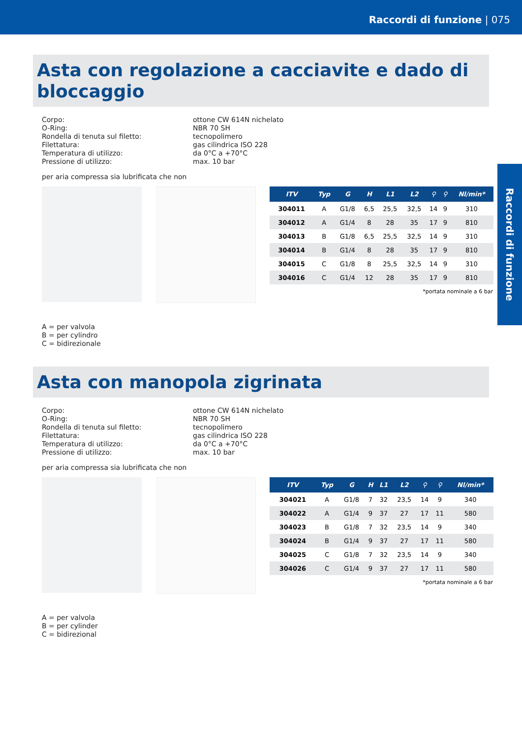Raccordi di funzione | 075
Raccordi di funzione
Asta con regolazione a cacciavite e dado di bloccaggio
Corpo: ottone CW 614N nichelato O-Ring: NBR 70 SH Rondella di tenuta sul filetto: tecnopolimero Filettatura: gas cilindrica ISO 228 Temperatura di utilizzo: da 0°C a +70°C Pressione di utilizzo: max. 10 bar
per aria compressa sia lubrificata che non
| ITV | Typ | G | H | L1 | L2 | ⚲ | ⚲ | Nl/min* |
| --- | --- | --- | --- | --- | --- | --- | --- | --- |
| 304011 | A | G1/8 | 6,5 | 25,5 | 32,5 | 14 | 9 | 310 |
| 304012 | A | G1/4 | 8 | 28 | 35 | 17 | 9 | 810 |
| 304013 | B | G1/8 | 6,5 | 25,5 | 32,5 | 14 | 9 | 310 |
| 304014 | B | G1/4 | 8 | 28 | 35 | 17 | 9 | 810 |
| 304015 | C | G1/8 | 8 | 25,5 | 32,5 | 14 | 9 | 310 |
| 304016 | C | G1/4 | 12 | 28 | 35 | 17 | 9 | 810 |
| *portata nominale a 6 bar | | | | | | | | |
A = per valvola
B = per cylindro
C = bidirezionale
Asta con manopola zigrinata
Corpo: ottone CW 614N nichelato O-Ring: NBR 70 SH Rondella di tenuta sul filetto: tecnopolimero Filettatura: gas cilindrica ISO 228 Temperatura di utilizzo: da 0°C a +70°C Pressione di utilizzo: max. 10 bar
per aria compressa sia lubrificata che non
| ITV | Typ | G | H | L1 | L2 | ⚲ | ⚲ | Nl/min* |
| --- | --- | --- | --- | --- | --- | --- | --- | --- |
| 304021 | A | G1/8 | 7 | 32 | 23,5 | 14 | 9 | 340 |
| 304022 | A | G1/4 | 9 | 37 | 27 | 17 | 11 | 580 |
| 304023 | B | G1/8 | 7 | 32 | 23,5 | 14 | 9 | 340 |
| 304024 | B | G1/4 | 9 | 37 | 27 | 17 | 11 | 580 |
| 304025 | C | G1/8 | 7 | 32 | 23,5 | 14 | 9 | 340 |
| 304026 | C | G1/4 | 9 | 37 | 27 | 17 | 11 | 580 |
| *portata nominale a 6 bar | | | | | | | | |
A = per valvola
B = per cylinder
C = bidirezional